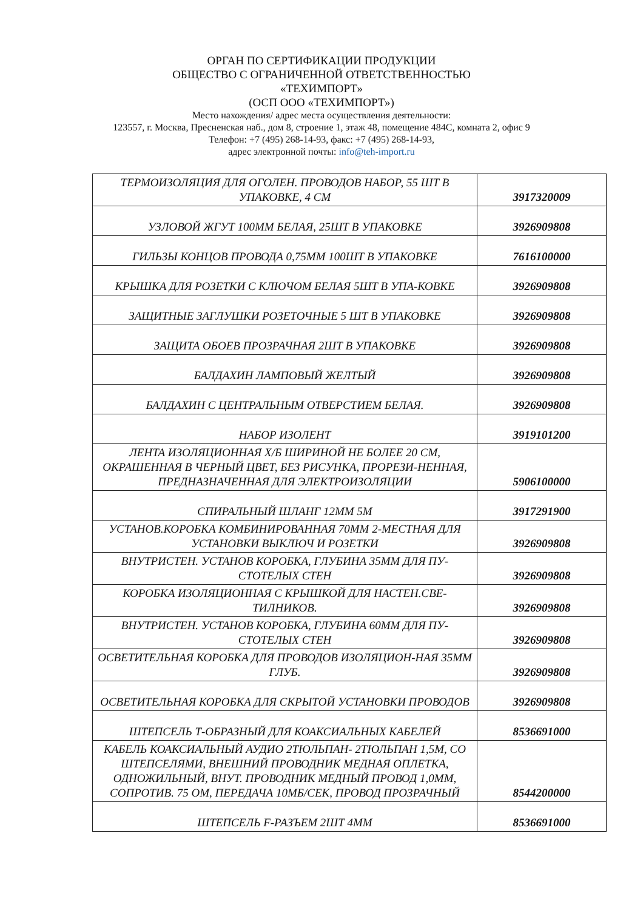ОРГАН ПО СЕРТИФИКАЦИИ ПРОДУКЦИИ
ОБЩЕСТВО С ОГРАНИЧЕННОЙ ОТВЕТСТВЕННОСТЬЮ
«ТЕХИМПОРТ»
(ОСП ООО «ТЕХИМПОРТ»)
Место нахождения/ адрес места осуществления деятельности:
123557, г. Москва, Пресненская наб., дом 8, строение 1, этаж 48, помещение 484С, комната 2, офис 9
Телефон: +7 (495) 268-14-93, факс: +7 (495) 268-14-93,
адрес электронной почты: info@teh-import.ru
| ТЕРМОИЗОЛЯЦИЯ ДЛЯ ОГОЛЕН. ПРОВОДОВ НАБОР, 55 ШТ В УПАКОВКЕ, 4 СМ | 3917320009 |
| УЗЛОВОЙ ЖГУТ 100ММ БЕЛАЯ, 25ШТ В УПАКОВКЕ | 3926909808 |
| ГИЛЬЗЫ КОНЦОВ ПРОВОДА 0,75ММ 100ШТ В УПАКОВКЕ | 7616100000 |
| КРЫШКА ДЛЯ РОЗЕТКИ С КЛЮЧОМ БЕЛАЯ 5ШТ В УПА-КОВКЕ | 3926909808 |
| ЗАЩИТНЫЕ ЗАГЛУШКИ РОЗЕТОЧНЫЕ 5 ШТ В УПАКОВКЕ | 3926909808 |
| ЗАЩИТА ОБОЕВ ПРОЗРАЧНАЯ 2ШТ В УПАКОВКЕ | 3926909808 |
| БАЛДАХИН ЛАМПОВЫЙ ЖЕЛТЫЙ | 3926909808 |
| БАЛДАХИН С ЦЕНТРАЛЬНЫМ ОТВЕРСТИЕМ БЕЛАЯ. | 3926909808 |
| НАБОР ИЗОЛЕНТ | 3919101200 |
| ЛЕНТА ИЗОЛЯЦИОННАЯ Х/Б ШИРИНОЙ НЕ БОЛЕЕ 20 СМ, ОКРАШЕННАЯ В ЧЕРНЫЙ ЦВЕТ, БЕЗ РИСУНКА, ПРОРЕЗИ-НЕННАЯ, ПРЕДНАЗНАЧЕННАЯ ДЛЯ ЭЛЕКТРОИЗОЛЯЦИИ | 5906100000 |
| СПИРАЛЬНЫЙ ШЛАНГ 12ММ 5М | 3917291900 |
| УСТАНОВ.КОРОБКА КОМБИНИРОВАННАЯ 70ММ 2-МЕСТНАЯ ДЛЯ УСТАНОВКИ ВЫКЛЮЧ И РОЗЕТКИ | 3926909808 |
| ВНУТРИСТЕН. УСТАНОВ КОРОБКА, ГЛУБИНА 35ММ ДЛЯ ПУ-СТОТЕЛЫХ СТЕН | 3926909808 |
| КОРОБКА ИЗОЛЯЦИОННАЯ С КРЫШКОЙ ДЛЯ НАСТЕН.СВЕ-ТИЛНИКОВ. | 3926909808 |
| ВНУТРИСТЕН. УСТАНОВ КОРОБКА, ГЛУБИНА 60ММ ДЛЯ ПУ-СТОТЕЛЫХ СТЕН | 3926909808 |
| ОСВЕТИТЕЛЬНАЯ КОРОБКА ДЛЯ ПРОВОДОВ ИЗОЛЯЦИОН-НАЯ 35ММ ГЛУБ. | 3926909808 |
| ОСВЕТИТЕЛЬНАЯ КОРОБКА ДЛЯ СКРЫТОЙ УСТАНОВКИ ПРОВОДОВ | 3926909808 |
| ШТЕПСЕЛЬ Т-ОБРАЗНЫЙ ДЛЯ КОАКСИАЛЬНЫХ КАБЕЛЕЙ | 8536691000 |
| КАБЕЛЬ КОАКСИАЛЬНЫЙ АУДИО 2ТЮЛЬПАН- 2ТЮЛЬПАН 1,5М, СО ШТЕПСЕЛЯМИ, ВНЕШНИЙ ПРОВОДНИК МЕДНАЯ ОПЛЕТКА, ОДНОЖИЛЬНЫЙ, ВНУТ. ПРОВОДНИК МЕДНЫЙ ПРОВОД 1,0ММ, СОПРОТИВ. 75 ОМ, ПЕРЕДАЧА 10МБ/СЕК, ПРОВОД ПРОЗРАЧНЫЙ | 8544200000 |
| ШТЕПСЕЛЬ F-РАЗЪЕМ 2ШТ 4ММ | 8536691000 |